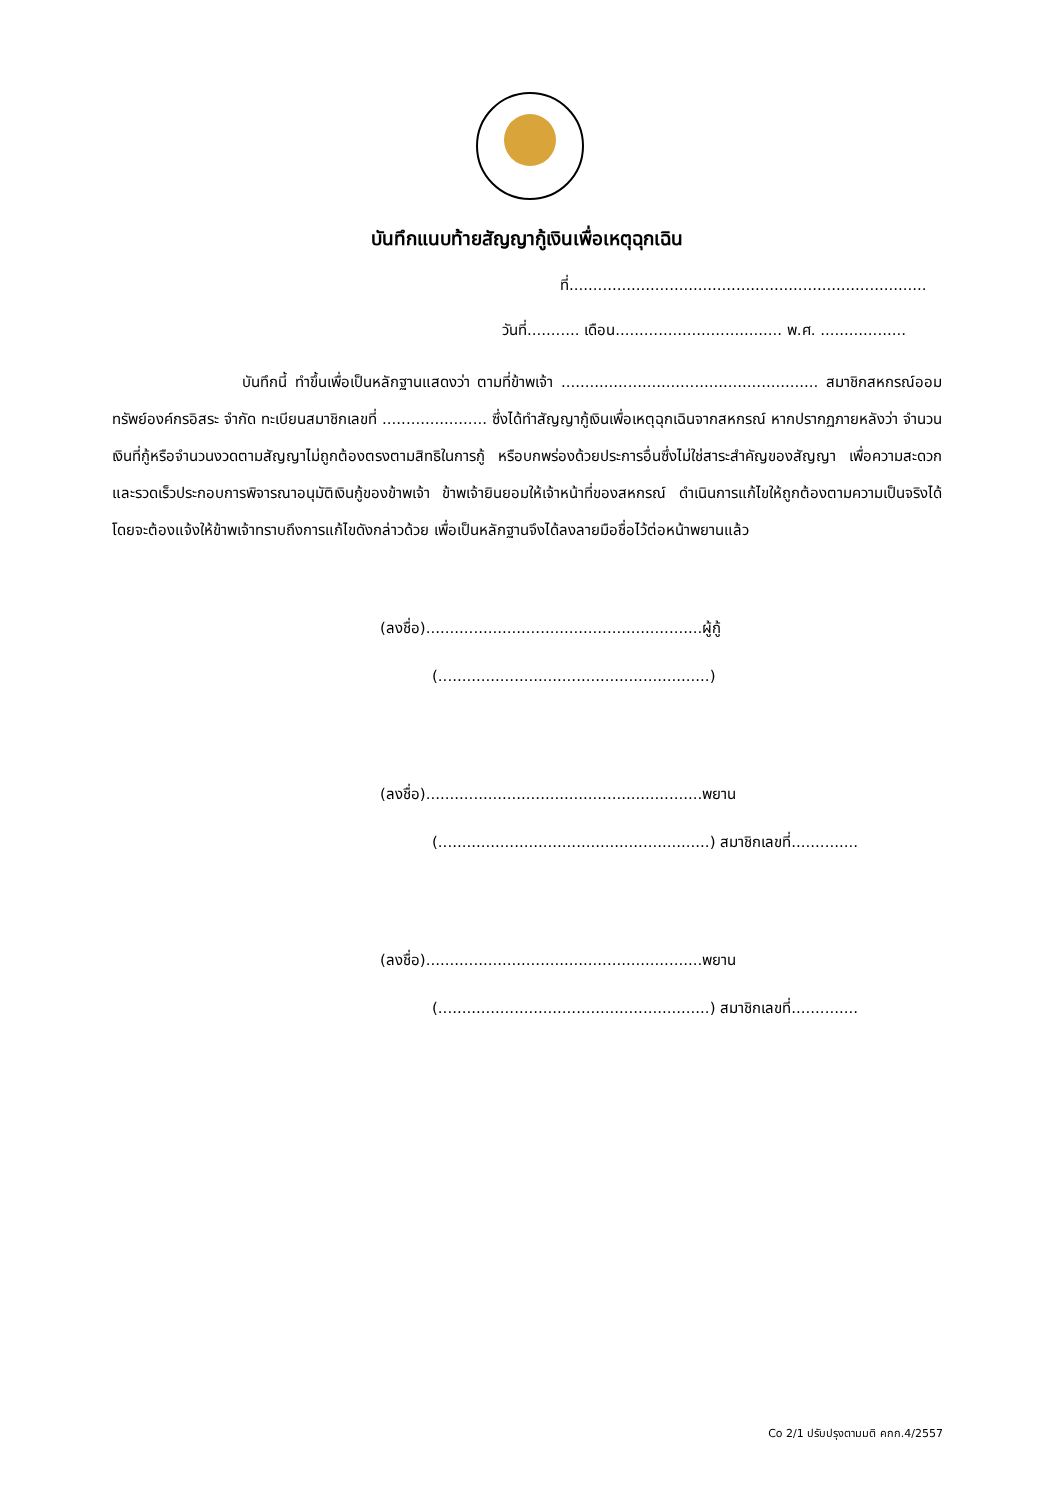บันทึกแนบท้ายสัญญากู้เงินเพื่อเหตุฉุกเฉิน
ที่...........................................................................
วันที่........... เดือน................................... พ.ศ. ..................
บันทึกนี้ ทำขึ้นเพื่อเป็นหลักฐานแสดงว่า ตามที่ข้าพเจ้า ...................................................... สมาชิกสหกรณ์ออมทรัพย์องค์กรอิสระ จำกัด ทะเบียนสมาชิกเลขที่ ...................... ซึ่งได้ทำสัญญากู้เงินเพื่อเหตุฉุกเฉินจากสหกรณ์ หากปรากฏภายหลังว่า จำนวนเงินที่กู้หรือจำนวนงวดตามสัญญาไม่ถูกต้องตรงตามสิทธิในการกู้ หรือบกพร่องด้วยประการอื่นซึ่งไม่ใช่สาระสำคัญของสัญญา เพื่อความสะดวกและรวดเร็วประกอบการพิจารณาอนุมัติเงินกู้ของข้าพเจ้า ข้าพเจ้ายินยอมให้เจ้าหน้าที่ของสหกรณ์ ดำเนินการแก้ไขให้ถูกต้องตามความเป็นจริงได้ โดยจะต้องแจ้งให้ข้าพเจ้าทราบถึงการแก้ไขดังกล่าวด้วย เพื่อเป็นหลักฐานจึงได้ลงลายมือชื่อไว้ต่อหน้าพยานแล้ว
(ลงชื่อ)..........................................................ผู้กู้
(.........................................................)
(ลงชื่อ)..........................................................พยาน
(.........................................................) สมาชิกเลขที่..............
(ลงชื่อ)..........................................................พยาน
(.........................................................) สมาชิกเลขที่..............
Co 2/1 ปรับปรุงตามมติ คกก.4/2557